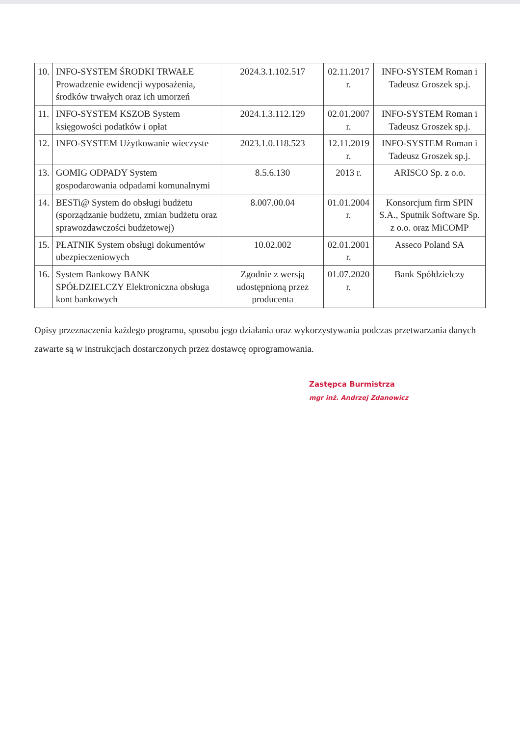| 10. | INFO-SYSTEM ŚRODKI TRWAŁE Prowadzenie ewidencji wyposażenia, środków trwałych oraz ich umorzeń | 2024.3.1.102.517 | 02.11.2017 r. | INFO-SYSTEM Roman i Tadeusz Groszek sp.j. |
| 11. | INFO-SYSTEM KSZOB System księgowości podatków i opłat | 2024.1.3.112.129 | 02.01.2007 r. | INFO-SYSTEM Roman i Tadeusz Groszek sp.j. |
| 12. | INFO-SYSTEM Użytkowanie wieczyste | 2023.1.0.118.523 | 12.11.2019 r. | INFO-SYSTEM Roman i Tadeusz Groszek sp.j. |
| 13. | GOMIG ODPADY System gospodarowania odpadami komunalnymi | 8.5.6.130 | 2013 r. | ARISCO Sp. z o.o. |
| 14. | BESTi@ System do obsługi budżetu (sporządzanie budżetu, zmian budżetu oraz sprawozdawczości budżetowej) | 8.007.00.04 | 01.01.2004 r. | Konsorcjum firm SPIN S.A., Sputnik Software Sp. z o.o. oraz MiCOMP |
| 15. | PŁATNIK System obsługi dokumentów ubezpieczeniowych | 10.02.002 | 02.01.2001 r. | Asseco Poland SA |
| 16. | System Bankowy BANK SPÓŁDZIELCZY Elektroniczna obsługa kont bankowych | Zgodnie z wersją udostępnioną przez producenta | 01.07.2020 r. | Bank Spółdzielczy |
Opisy przeznaczenia każdego programu, sposobu jego działania oraz wykorzystywania podczas przetwarzania danych zawarte są w instrukcjach dostarczonych przez dostawcę oprogramowania.
Zastępca Burmistrza
mgr inż. Andrzej Zdanowicz